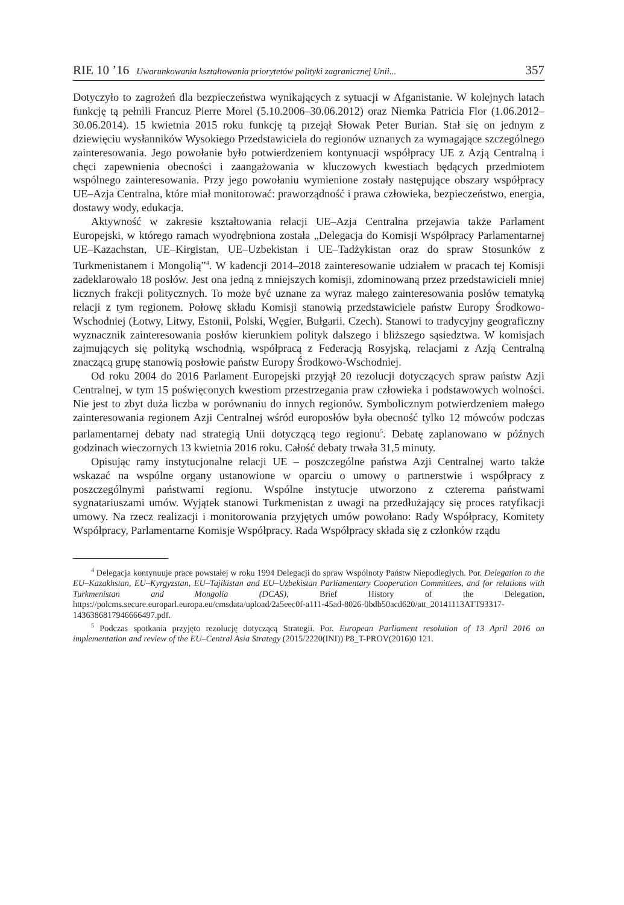RIE 10 ’16 Uwarunkowania kształtowania priorytetów polityki zagranicznej Unii... 357
Dotyczyło to zagrożeń dla bezpieczeństwa wynikających z sytuacji w Afganistanie. W kolejnych latach funkcję tą pełnili Francuz Pierre Morel (5.10.2006–30.06.2012) oraz Niemka Patricia Flor (1.06.2012–30.06.2014). 15 kwietnia 2015 roku funkcję tą przejął Słowak Peter Burian. Stał się on jednym z dziewięciu wysłanników Wysokiego Przedstawiciela do regionów uznanych za wymagające szczególnego zainteresowania. Jego powołanie było potwierdzeniem kontynuacji współpracy UE z Azją Centralną i chęci zapewnienia obecności i zaangażowania w kluczowych kwestiach będących przedmiotem wspólnego zainteresowania. Przy jego powołaniu wymienione zostały następujące obszary współpracy UE–Azja Centralna, które miał monitorować: praworządność i prawa człowieka, bezpieczeństwo, energia, dostawy wody, edukacja.
Aktywność w zakresie kształtowania relacji UE–Azja Centralna przejawia także Parlament Europejski, w którego ramach wyodrębniona została „Delegacja do Komisji Współpracy Parlamentarnej UE–Kazachstan, UE–Kirgistan, UE–Uzbekistan i UE–Tadżykistan oraz do spraw Stosunków z Turkmenistanem i Mongolią”<sup>4</sup>. W kadencji 2014–2018 zainteresowanie udziałem w pracach tej Komisji zadeklarowało 18 posłów. Jest ona jedną z mniejszych komisji, zdominowaną przez przedstawicieli mniej licznych frakcji politycznych. To może być uznane za wyraz małego zainteresowania posłów tematyką relacji z tym regionem. Połowę składu Komisji stanowią przedstawiciele państw Europy Środkowo-Wschodniej (Łotwy, Litwy, Estonii, Polski, Węgier, Bułgarii, Czech). Stanowi to tradycyjny geograficzny wyznacznik zainteresowania posłów kierunkiem polityk dalszego i bliższego sąsiedztwa. W komisjach zajmujących się polityką wschodnią, współpracą z Federacją Rosyjską, relacjami z Azją Centralną znaczącą grupę stanowią posłowie państw Europy Środkowo-Wschodniej.
Od roku 2004 do 2016 Parlament Europejski przyjął 20 rezolucji dotyczących spraw państw Azji Centralnej, w tym 15 poświęconych kwestiom przestrzegania praw człowieka i podstawowych wolności. Nie jest to zbyt duża liczba w porównaniu do innych regionów. Symbolicznym potwierdzeniem małego zainteresowania regionem Azji Centralnej wśród europosłów była obecność tylko 12 mówców podczas parlamentarnej debaty nad strategią Unii dotyczącą tego regionu<sup>5</sup>. Debatę zaplanowano w późnych godzinach wieczornych 13 kwietnia 2016 roku. Całość debaty trwała 31,5 minuty.
Opisując ramy instytucjonalne relacji UE – poszczególne państwa Azji Centralnej warto także wskazać na wspólne organy ustanowione w oparciu o umowy o partnerstwie i współpracy z poszczególnymi państwami regionu. Wspólne instytucje utworzono z czterema państwami sygnatariuszami umów. Wyjątek stanowi Turkmenistan z uwagi na przedłużający się proces ratyfikacji umowy. Na rzecz realizacji i monitorowania przyjętych umów powołano: Rady Współpracy, Komitety Współpracy, Parlamentarne Komisje Współpracy. Rada Współpracy składa się z członków rządu
<sup>4</sup> Delegacja kontynuuje prace powstałej w roku 1994 Delegacji do spraw Wspólnoty Państw Niepodległych. Por. Delegation to the EU–Kazakhstan, EU–Kyrgyzstan, EU–Tajikistan and EU–Uzbekistan Parliamentary Cooperation Committees, and for relations with Turkmenistan and Mongolia (DCAS), Brief History of the Delegation, https://polcms.secure.europarl.europa.eu/cmsdata/upload/2a5eec0f-a111-45ad-8026-0bdb50acd620/att_20141113ATT93317-1436386817946666497.pdf.
<sup>5</sup> Podczas spotkania przyjęto rezolucję dotyczącą Strategii. Por. European Parliament resolution of 13 April 2016 on implementation and review of the EU–Central Asia Strategy (2015/2220(INI)) P8_T-PROV(2016)0 121.